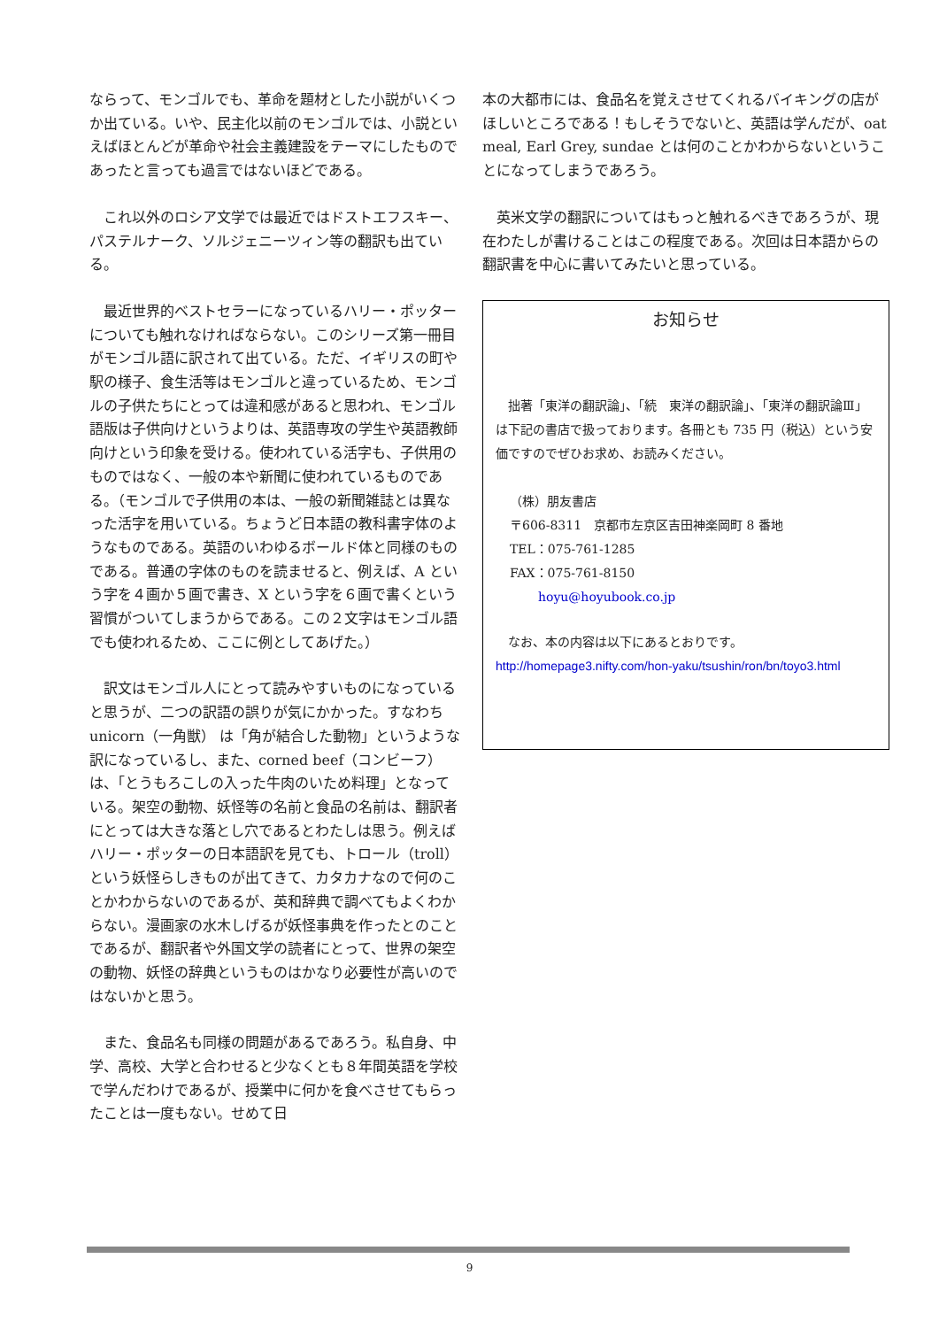ならって、モンゴルでも、革命を題材とした小説がいくつか出ている。いや、民主化以前のモンゴルでは、小説といえばほとんどが革命や社会主義建設をテーマにしたものであったと言っても過言ではないほどである。
　これ以外のロシア文学では最近ではドストエフスキー、パステルナーク、ソルジェニーツィン等の翻訳も出ている。
　最近世界的ベストセラーになっているハリー・ポッターについても触れなければならない。このシリーズ第一冊目がモンゴル語に訳されて出ている。ただ、イギリスの町や駅の様子、食生活等はモンゴルと違っているため、モンゴルの子供たちにとっては違和感があると思われ、モンゴル語版は子供向けというよりは、英語専攻の学生や英語教師向けという印象を受ける。使われている活字も、子供用のものではなく、一般の本や新聞に使われているものである。（モンゴルで子供用の本は、一般の新聞雑誌とは異なった活字を用いている。ちょうど日本語の教科書字体のようなものである。英語のいわゆるボールド体と同様のものである。普通の字体のものを読ませると、例えば、A という字を４画か５画で書き、X という字を６画で書くという習慣がついてしまうからである。この２文字はモンゴル語でも使われるため、ここに例としてあげた。）
　訳文はモンゴル人にとって読みやすいものになっていると思うが、二つの訳語の誤りが気にかかった。すなわち unicorn（一角獣） は「角が結合した動物」というような訳になっているし、また、corned beef（コンビーフ）は、「とうもろこしの入った牛肉のいため料理」となっている。架空の動物、妖怪等の名前と食品の名前は、翻訳者にとっては大きな落とし穴であるとわたしは思う。例えばハリー・ポッターの日本語訳を見ても、トロール（troll）という妖怪らしきものが出てきて、カタカナなので何のことかわからないのであるが、英和辞典で調べてもよくわからない。漫画家の水木しげるが妖怪事典を作ったとのことであるが、翻訳者や外国文学の読者にとって、世界の架空の動物、妖怪の辞典というものはかなり必要性が高いのではないかと思う。
　また、食品名も同様の問題があるであろう。私自身、中学、高校、大学と合わせると少なくとも８年間英語を学校で学んだわけであるが、授業中に何かを食べさせてもらったことは一度もない。せめて日
本の大都市には、食品名を覚えさせてくれるバイキングの店がほしいところである！もしそうでないと、英語は学んだが、oat meal, Earl Grey, sundae とは何のことかわからないということになってしまうであろう。
　英米文学の翻訳についてはもっと触れるべきであろうが、現在わたしが書けることはこの程度である。次回は日本語からの翻訳書を中心に書いてみたいと思っている。
お知らせ
　拙著「東洋の翻訳論」、「続　東洋の翻訳論」、「東洋の翻訳論Ⅲ」は下記の書店で扱っております。各冊とも 735 円（税込）という安価ですのでぜひお求め、お読みください。
（株）朋友書店
〒606-8311　京都市左京区吉田神楽岡町 8 番地
TEL：075-761-1285
FAX：075-761-8150
hoyu@hoyubook.co.jp
　なお、本の内容は以下にあるとおりです。
http://homepage3.nifty.com/hon-yaku/tsushin/ron/bn/toyo3.html
9